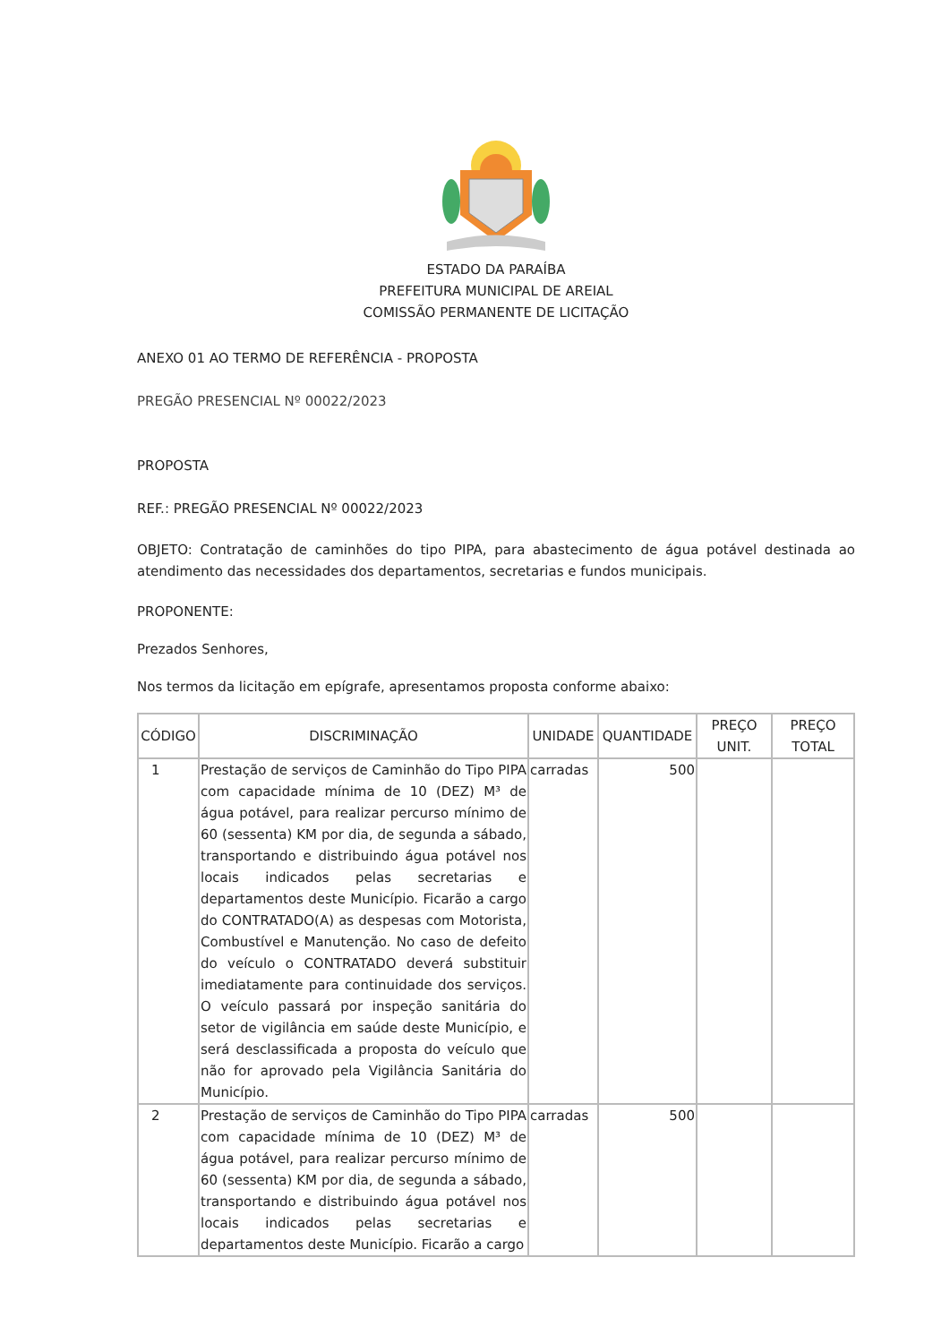ESTADO DA PARAÍBA
PREFEITURA MUNICIPAL DE AREIAL
COMISSÃO PERMANENTE DE LICITAÇÃO
ANEXO 01 AO TERMO DE REFERÊNCIA - PROPOSTA
PREGÃO PRESENCIAL Nº 00022/2023
PROPOSTA
REF.: PREGÃO PRESENCIAL Nº 00022/2023
OBJETO: Contratação de caminhões do tipo PIPA, para abastecimento de água potável destinada ao atendimento das necessidades dos departamentos, secretarias e fundos municipais.
PROPONENTE:
Prezados Senhores,
Nos termos da licitação em epígrafe, apresentamos proposta conforme abaixo:
| CÓDIGO | DISCRIMINAÇÃO | UNIDADE | QUANTIDADE | PREÇO UNIT. | PREÇO TOTAL |
| --- | --- | --- | --- | --- | --- |
| 1 | Prestação de serviços de Caminhão do Tipo PIPA com capacidade mínima de 10 (DEZ) M³ de água potável, para realizar percurso mínimo de 60 (sessenta) KM por dia, de segunda a sábado, transportando e distribuindo água potável nos locais indicados pelas secretarias e departamentos deste Município. Ficarão a cargo do CONTRATADO(A) as despesas com Motorista, Combustível e Manutenção. No caso de defeito do veículo o CONTRATADO deverá substituir imediatamente para continuidade dos serviços. O veículo passará por inspeção sanitária do setor de vigilância em saúde deste Município, e será desclassificada a proposta do veículo que não for aprovado pela Vigilância Sanitária do Município. | carradas | 500 | | |
| 2 | Prestação de serviços de Caminhão do Tipo PIPA com capacidade mínima de 10 (DEZ) M³ de água potável, para realizar percurso mínimo de 60 (sessenta) KM por dia, de segunda a sábado, transportando e distribuindo água potável nos locais indicados pelas secretarias e departamentos deste Município. Ficarão a cargo | carradas | 500 | | |